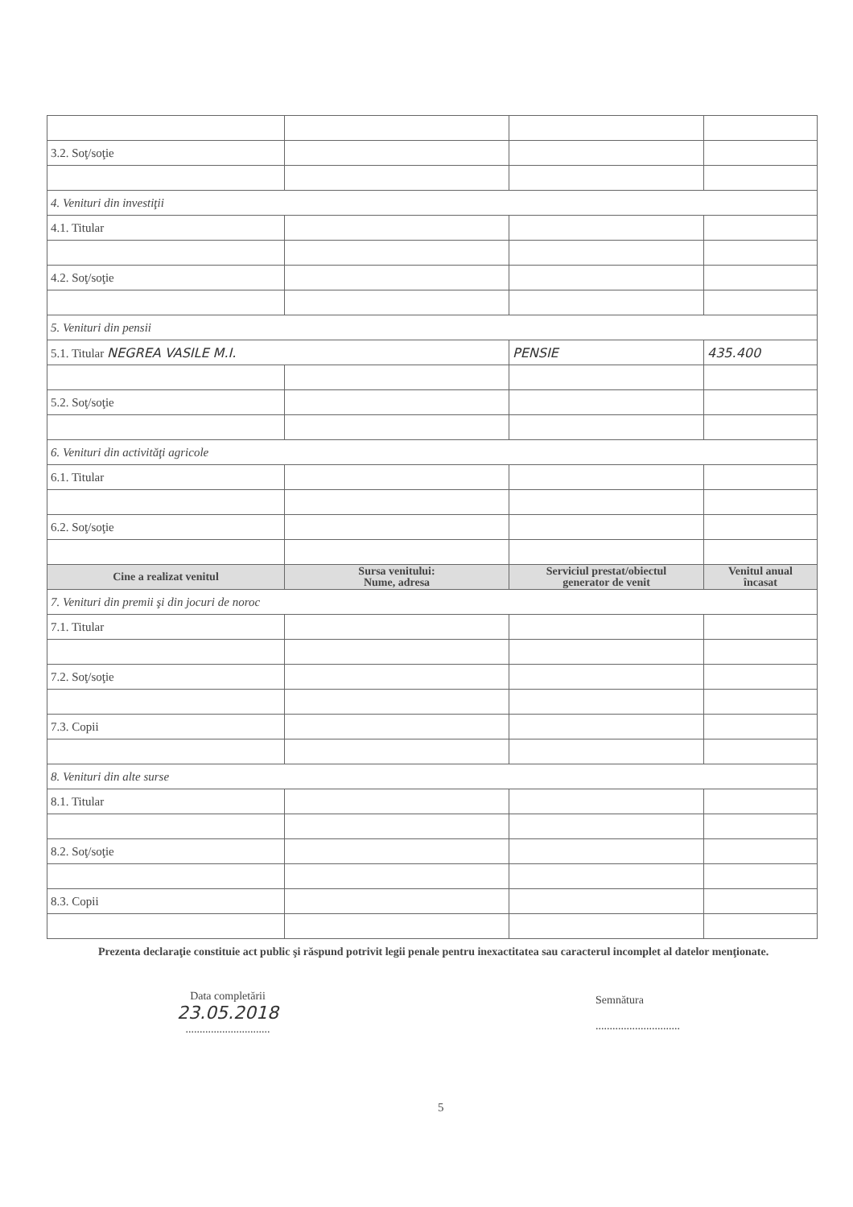| 3.2. Soţ/soţie | | | |
| 4. Venituri din investiţii | | | |
| 4.1. Titular | | | |
| 4.2. Soţ/soţie | | | |
| 5. Venituri din pensii | | | |
| 5.1. Titular NEGREA VASILE M.I. | | PENSIE | 435.400 |
| 5.2. Soţ/soţie | | | |
| 6. Venituri din activităţi agricole | | | |
| 6.1. Titular | | | |
| 6.2. Soţ/soţie | | | |
| Cine a realizat venitul | Sursa venitului: Nume, adresa | Serviciul prestat/obiectul generator de venit | Venitul anual încasat |
| 7. Venituri din premii şi din jocuri de noroc | | | |
| 7.1. Titular | | | |
| 7.2. Soţ/soţie | | | |
| 7.3. Copii | | | |
| 8. Venituri din alte surse | | | |
| 8.1. Titular | | | |
| 8.2. Soţ/soţie | | | |
| 8.3. Copii | | | |
Prezenta declaraţie constituie act public şi răspund potrivit legii penale pentru inexactitatea sau caracterul incomplet al datelor menţionate.
Data completării
23.05.2018
..............................
Semnătura
..............................
5